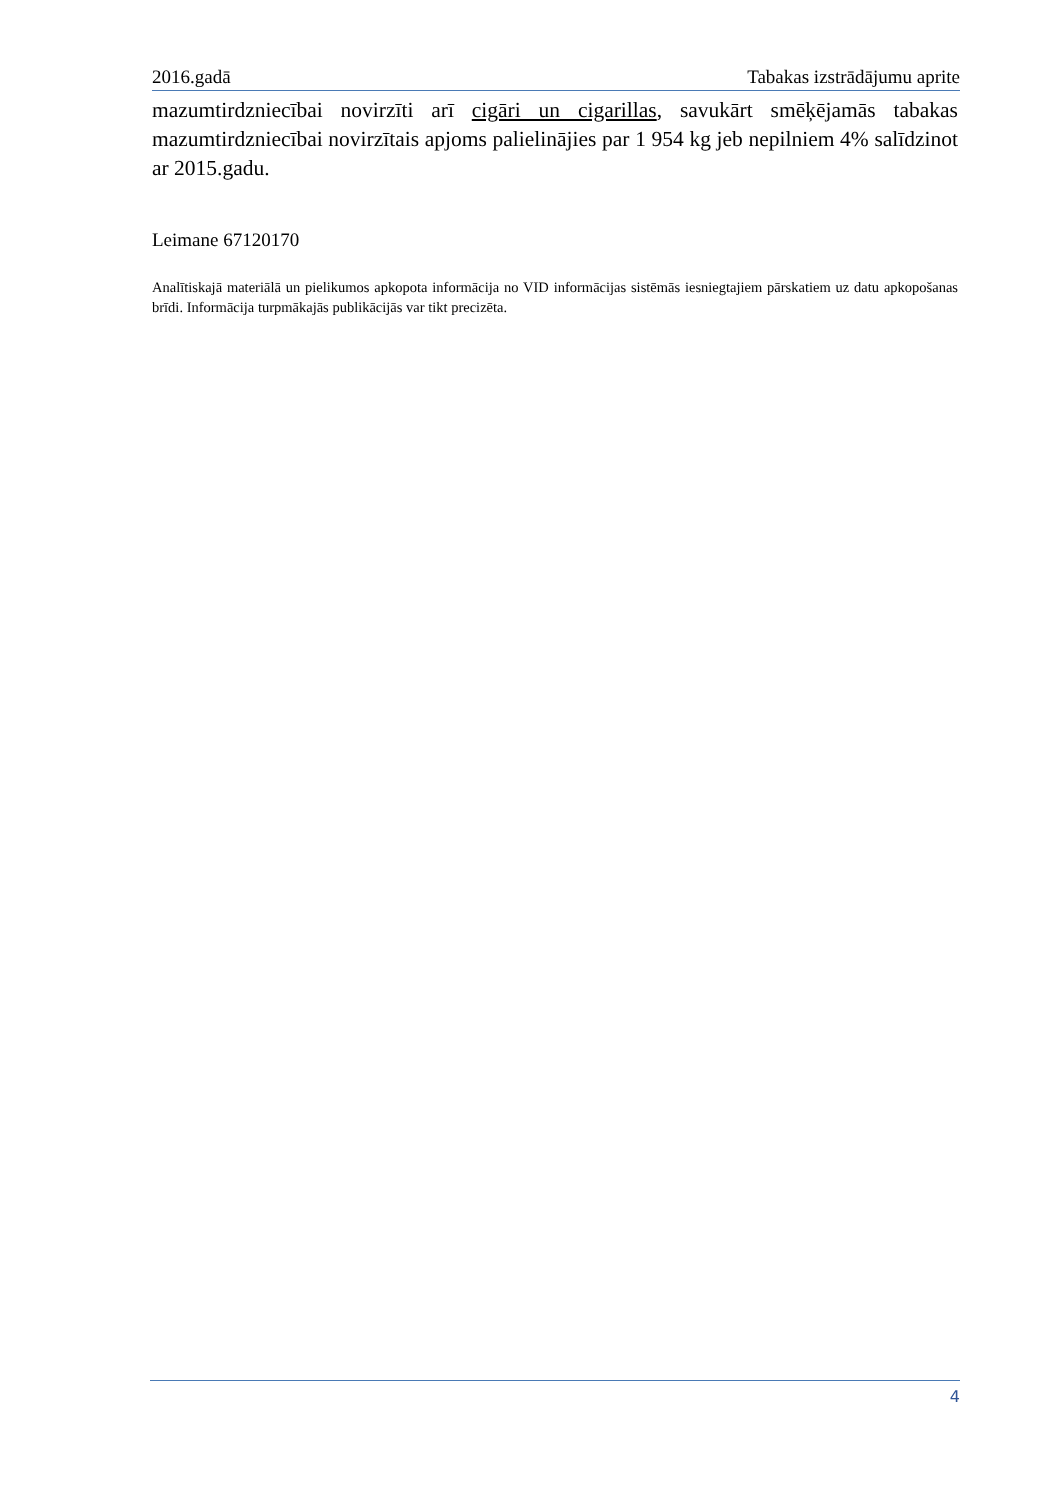2016.gadā Tabakas izstrādājumu aprite
mazumtirdzniecībai novirzīti arī cigāri un cigarillas, savukārt smēķējamās tabakas mazumtirdzniecībai novirzītais apjoms palielinājies par 1 954 kg jeb nepilniem 4% salīdzinot ar 2015.gadu.
Leimane 67120170
Analītiskajā materiālā un pielikumos apkopota informācija no VID informācijas sistēmās iesniegtajiem pārskatiem uz datu apkopošanas brīdi. Informācija turpmākajās publikācijās var tikt precizēta.
4